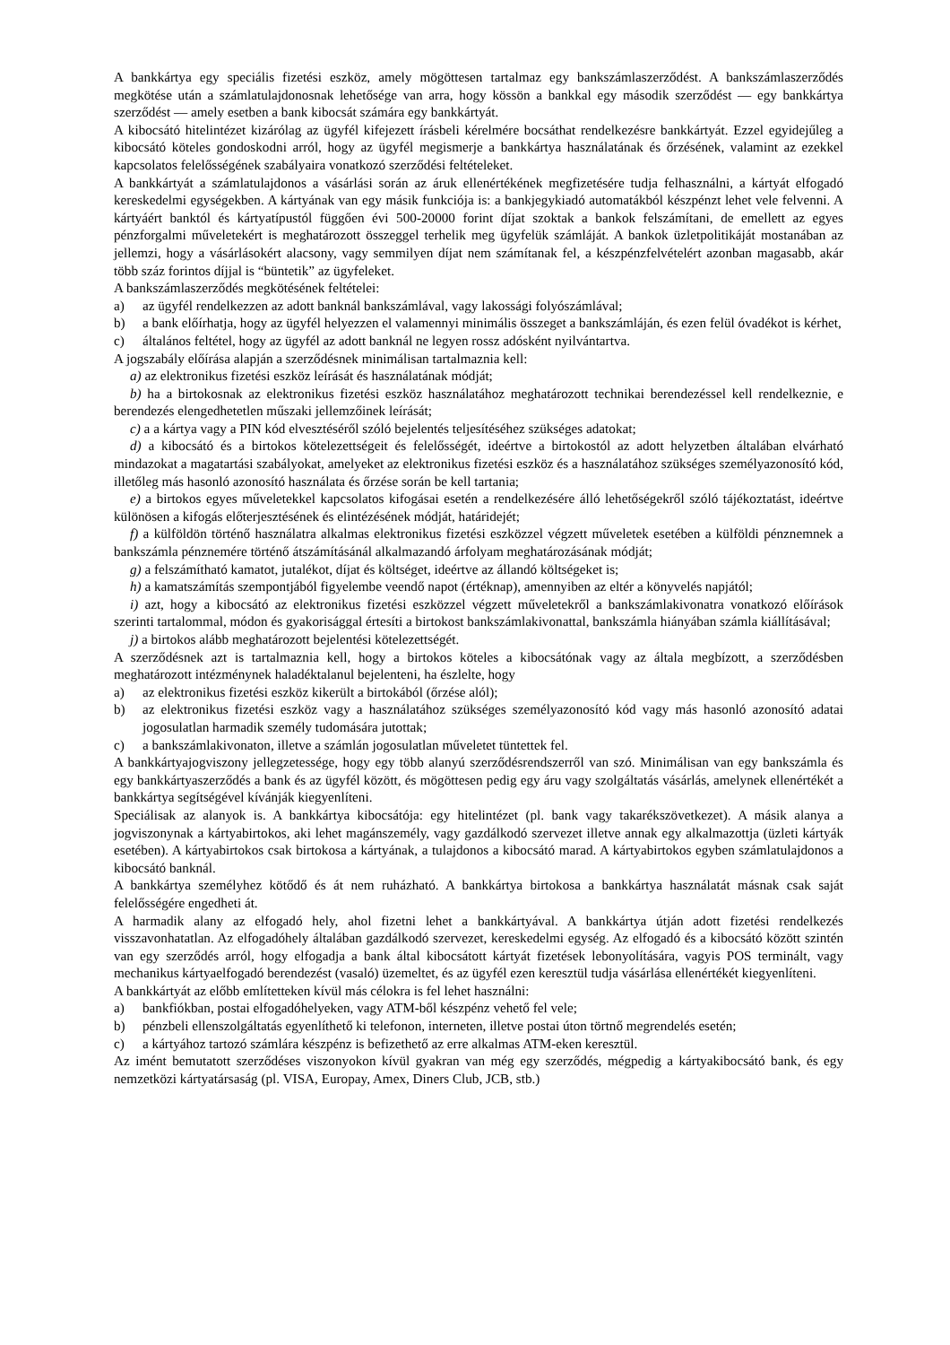A bankkártya egy speciális fizetési eszköz, amely mögöttesen tartalmaz egy bankszámlaszerződést. A bankszámlaszerződés megkötése után a számlatulajdonosnak lehetősége van arra, hogy kössön a bankkal egy második szerződést — egy bankkártya szerződést — amely esetben a bank kibocsát számára egy bankkártyát.
A kibocsátó hitelintézet kizárólag az ügyfél kifejezett írásbeli kérelmére bocsáthat rendelkezésre bankkártyát. Ezzel egyidejűleg a kibocsátó köteles gondoskodni arról, hogy az ügyfél megismerje a bankkártya használatának és őrzésének, valamint az ezekkel kapcsolatos felelősségének szabályaira vonatkozó szerződési feltételeket.
A bankkártyát a számlatulajdonos a vásárlási során az áruk ellenértékének megfizetésére tudja felhasználni, a kártyát elfogadó kereskedelmi egységekben. A kártyának van egy másik funkciója is: a bankjegykiadó automatákból készpénzt lehet vele felvenni. A kártyáért banktól és kártyatípustól függően évi 500-20000 forint díjat szoktak a bankok felszámítani, de emellett az egyes pénzforgalmi műveletekért is meghatározott összeggel terhelik meg ügyfelük számláját. A bankok üzletpolitikáját mostanában az jellemzi, hogy a vásárlásokért alacsony, vagy semmilyen díjat nem számítanak fel, a készpénzfelvételért azonban magasabb, akár több száz forintos díjjal is “büntetik” az ügyfeleket.
A bankszámlaszerződés megkötésének feltételei:
a) az ügyfél rendelkezzen az adott banknál bankszámlával, vagy lakossági folyószámlával;
b) a bank előírhatja, hogy az ügyfél helyezzen el valamennyi minimális összeget a bankszámláján, és ezen felül óvadékot is kérhet,
c) általános feltétel, hogy az ügyfél az adott banknál ne legyen rossz adósként nyilvántartva.
A jogszabály előírása alapján a szerződésnek minimálisan tartalmaznia kell:
a) az elektronikus fizetési eszköz leírását és használatának módját;
b) ha a birtokosnak az elektronikus fizetési eszköz használatához meghatározott technikai berendezéssel kell rendelkeznie, e berendezés elengedhetetlen műszaki jellemzőinek leírását;
c) a a kártya vagy a PIN kód elvesztéséről szóló bejelentés teljesítéséhez szükséges adatokat;
d) a kibocsátó és a birtokos kötelezettségeit és felelősségét, ideértve a birtokostól az adott helyzetben általában elvárható mindazokat a magatartási szabályokat, amelyeket az elektronikus fizetési eszköz és a használatához szükséges személyazonosító kód, illetőleg más hasonló azonosító használata és őrzése során be kell tartania;
e) a birtokos egyes műveletekkel kapcsolatos kifogásai esetén a rendelkezésére álló lehetőségekről szóló tájékoztatást, ideértve különösen a kifogás előterjesztésének és elintézésének módját, határidejét;
f) a külföldön történő használatra alkalmas elektronikus fizetési eszközzel végzett műveletek esetében a külföldi pénznemnek a bankszámla pénznemére történő átszámításánál alkalmazandó árfolyam meghatározásának módját;
g) a felszámítható kamatot, jutalékot, díjat és költséget, ideértve az állandó költségeket is;
h) a kamatszámítás szempontjából figyelembe veendő napot (értéknap), amennyiben az eltér a könyvelés napjától;
i) azt, hogy a kibocsátó az elektronikus fizetési eszközzel végzett műveletekről a bankszámlakivonatra vonatkozó előírások szerinti tartalommal, módon és gyakorisággal értesíti a birtokost bankszámlakivonattal, bankszámla hiányában számla kiállításával;
j) a birtokos alább meghatározott bejelentési kötelezettségét.
A szerződésnek azt is tartalmaznia kell, hogy a birtokos köteles a kibocsátónak vagy az általa megbízott, a szerződésben meghatározott intézménynek haladéktalanul bejelenteni, ha észlelte, hogy
a) az elektronikus fizetési eszköz kikerült a birtokából (őrzése alól);
b) az elektronikus fizetési eszköz vagy a használatához szükséges személyazonosító kód vagy más hasonló azonosító adatai jogosulatlan harmadik személy tudomására jutottak;
c) a bankszámlakivonaton, illetve a számlán jogosulatlan műveletet tüntettek fel.
A bankkártyajogviszony jellegzetessége, hogy egy több alanyú szerződésrendszerről van szó. Minimálisan van egy bankszámla és egy bankkártyaszerződés a bank és az ügyfél között, és mögöttesen pedig egy áru vagy szolgáltatás vásárlás, amelynek ellenértékét a bankkártya segítségével kívánják kiegyenlíteni.
Speciálisak az alanyok is. A bankkártya kibocsátója: egy hitelintézet (pl. bank vagy takarékszövetkezet). A másik alanya a jogviszonynak a kártyabirtokos, aki lehet magánszemély, vagy gazdálkodó szervezet illetve annak egy alkalmazottja (üzleti kártyák esetében). A kártyabirtokos csak birtokosa a kártyának, a tulajdonos a kibocsátó marad. A kártyabirtokos egyben számlatulajdonos a kibocsátó banknál.
A bankkártya személyhez kötődő és át nem ruházható. A bankkártya birtokosa a bankkártya használatát másnak csak saját felelősségére engedheti át.
A harmadik alany az elfogadó hely, ahol fizetni lehet a bankkártyával. A bankkártya útján adott fizetési rendelkezés visszavonhatatlan. Az elfogadóhely általában gazdálkodó szervezet, kereskedelmi egység. Az elfogadó és a kibocsátó között szintén van egy szerződés arról, hogy elfogadja a bank által kibocsátott kártyát fizetések lebonyolítására, vagyis POS terminált, vagy mechanikus kártyaelfogadó berendezést (vasaló) üzemeltet, és az ügyfél ezen keresztül tudja vásárlása ellenértékét kiegyenlíteni.
A bankkártyát az előbb említetteken kívül más célokra is fel lehet használni:
a) bankfiókban, postai elfogadóhelyeken, vagy ATM-ből készpénz vehető fel vele;
b) pénzbeli ellenszolgáltatás egyenlíthető ki telefonon, interneten, illetve postai úton törtnő megrendelés esetén;
c) a kártyához tartozó számlára készpénz is befizethető az erre alkalmas ATM-eken keresztül.
Az imént bemutatott szerződéses viszonyokon kívül gyakran van még egy szerződés, mégpedig a kártyakibocsátó bank, és egy nemzetközi kártyatársaság (pl. VISA, Europay, Amex, Diners Club, JCB, stb.)